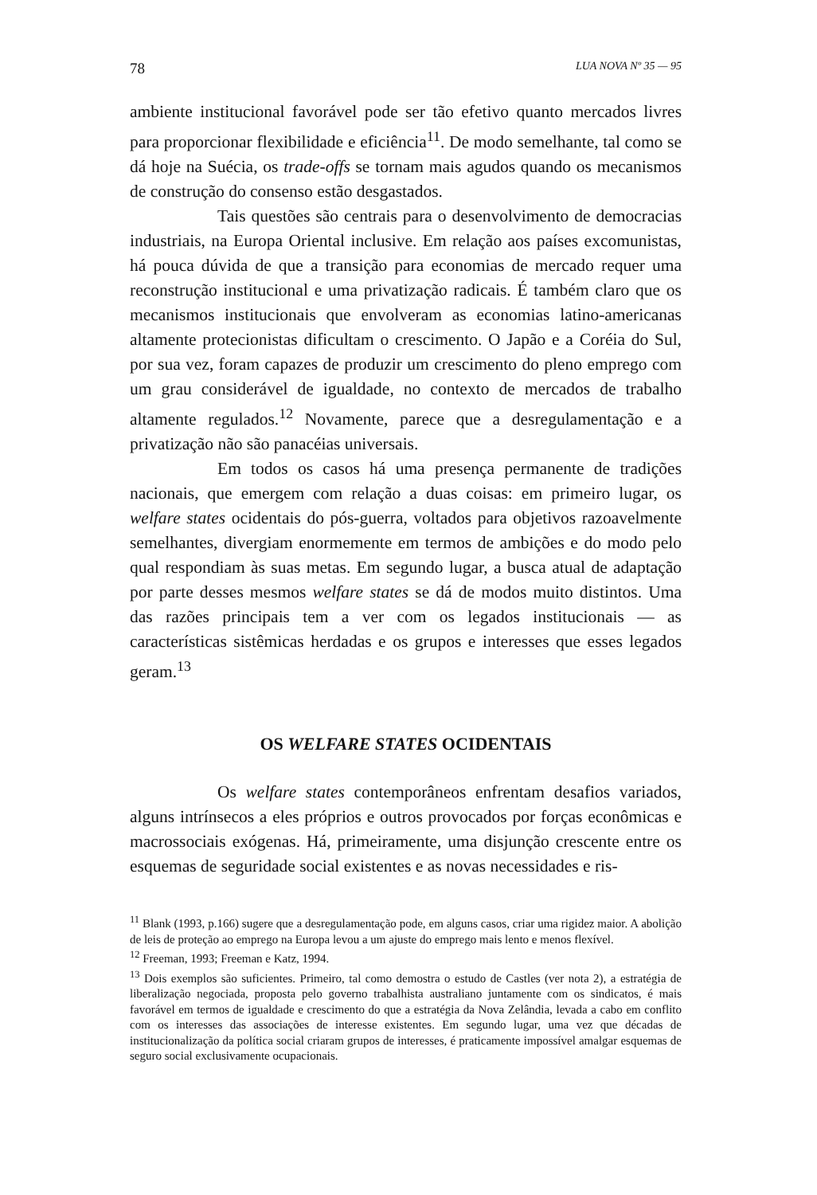78 LUA NOVA Nº 35 — 95
ambiente institucional favorável pode ser tão efetivo quanto mercados livres para proporcionar flexibilidade e eficiência<sup>11</sup>. De modo semelhante, tal como se dá hoje na Suécia, os trade-offs se tornam mais agudos quando os mecanismos de construção do consenso estão desgastados.
Tais questões são centrais para o desenvolvimento de democracias industriais, na Europa Oriental inclusive. Em relação aos países excomunistas, há pouca dúvida de que a transição para economias de mercado requer uma reconstrução institucional e uma privatização radicais. É também claro que os mecanismos institucionais que envolveram as economias latino-americanas altamente protecionistas dificultam o crescimento. O Japão e a Coréia do Sul, por sua vez, foram capazes de produzir um crescimento do pleno emprego com um grau considerável de igualdade, no contexto de mercados de trabalho altamente regulados.<sup>12</sup> Novamente, parece que a desregulamentação e a privatização não são panacéias universais.
Em todos os casos há uma presença permanente de tradições nacionais, que emergem com relação a duas coisas: em primeiro lugar, os welfare states ocidentais do pós-guerra, voltados para objetivos razoavelmente semelhantes, divergiam enormemente em termos de ambições e do modo pelo qual respondiam às suas metas. Em segundo lugar, a busca atual de adaptação por parte desses mesmos welfare states se dá de modos muito distintos. Uma das razões principais tem a ver com os legados institucionais — as características sistêmicas herdadas e os grupos e interesses que esses legados geram.<sup>13</sup>
OS WELFARE STATES OCIDENTAIS
Os welfare states contemporâneos enfrentam desafios variados, alguns intrínsecos a eles próprios e outros provocados por forças econômicas e macrossociais exógenas. Há, primeiramente, uma disjunção crescente entre os esquemas de seguridade social existentes e as novas necessidades e ris-
<sup>11</sup> Blank (1993, p.166) sugere que a desregulamentação pode, em alguns casos, criar uma rigidez maior. A abolição de leis de proteção ao emprego na Europa levou a um ajuste do emprego mais lento e menos flexível.
<sup>12</sup> Freeman, 1993; Freeman e Katz, 1994.
<sup>13</sup> Dois exemplos são suficientes. Primeiro, tal como demostra o estudo de Castles (ver nota 2), a estratégia de liberalização negociada, proposta pelo governo trabalhista australiano juntamente com os sindicatos, é mais favorável em termos de igualdade e crescimento do que a estratégia da Nova Zelândia, levada a cabo em conflito com os interesses das associações de interesse existentes. Em segundo lugar, uma vez que décadas de institucionalização da política social criaram grupos de interesses, é praticamente impossível amalgar esquemas de seguro social exclusivamente ocupacionais.